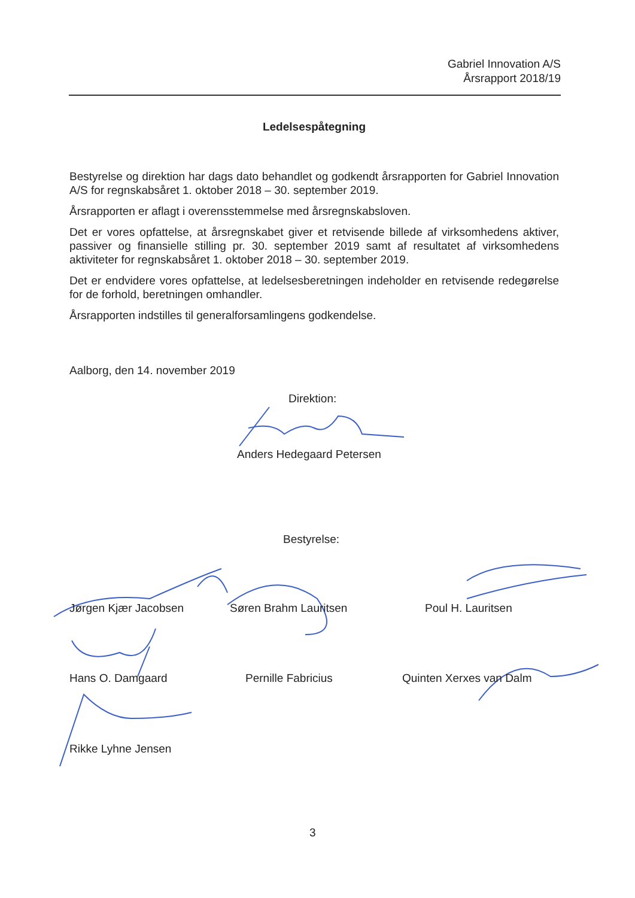Gabriel Innovation A/S
Årsrapport 2018/19
Ledelsespåtegning
Bestyrelse og direktion har dags dato behandlet og godkendt årsrapporten for Gabriel Innovation A/S for regnskabsåret 1. oktober 2018 – 30. september 2019.
Årsrapporten er aflagt i overensstemmelse med årsregnskabsloven.
Det er vores opfattelse, at årsregnskabet giver et retvisende billede af virksomhedens aktiver, passiver og finansielle stilling pr. 30. september 2019 samt af resultatet af virksomhedens aktiviteter for regnskabsåret 1. oktober 2018 – 30. september 2019.
Det er endvidere vores opfattelse, at ledelsesberetningen indeholder en retvisende redegørelse for de forhold, beretningen omhandler.
Årsrapporten indstilles til generalforsamlingens godkendelse.
Aalborg, den 14. november 2019
Direktion:
Anders Hedegaard Petersen
Bestyrelse:
Jørgen Kjær Jacobsen Søren Brahm Lauritsen Poul H. Lauritsen
Hans O. Damgaard Pernille Fabricius Quinten Xerxes van Dalm
Rikke Lyhne Jensen
3